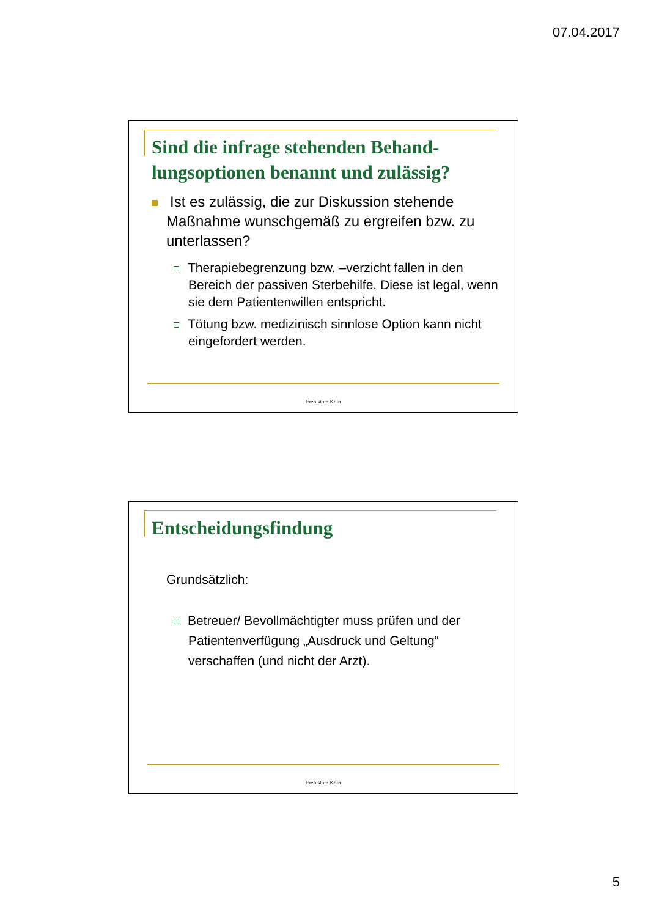07.04.2017
Sind die infrage stehenden Behand-
lungsoptionen benannt und zulässig?
Ist es zulässig, die zur Diskussion stehende Maßnahme wunschgemäß zu ergreifen bzw. zu unterlassen?
Therapiebegrenzung bzw. –verzicht fallen in den Bereich der passiven Sterbehilfe. Diese ist legal, wenn sie dem Patientenwillen entspricht.
Tötung bzw. medizinisch sinnlose Option kann nicht eingefordert werden.
Erzbistum Köln
Entscheidungsfindung
Grundsätzlich:
Betreuer/ Bevollmächtigter muss prüfen und der Patientenverfügung „Ausdruck und Geltung“ verschaffen (und nicht der Arzt).
Erzbistum Köln
5